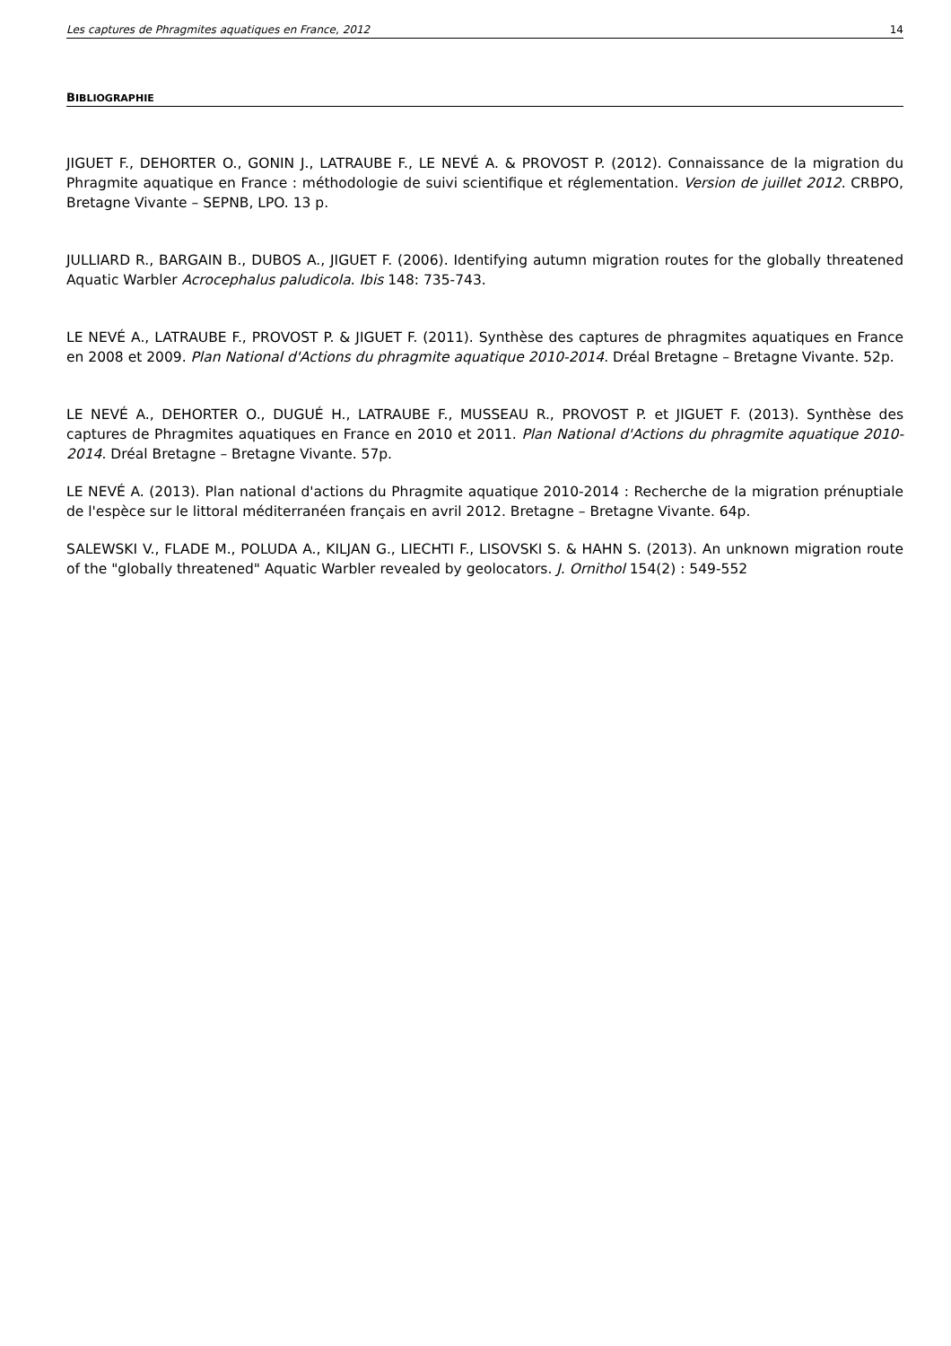Les captures de Phragmites aquatiques en France, 2012 14
BIBLIOGRAPHIE
JIGUET F., DEHORTER O., GONIN J., LATRAUBE F., LE NEVÉ A. & PROVOST P. (2012). Connaissance de la migration du Phragmite aquatique en France : méthodologie de suivi scientifique et réglementation. Version de juillet 2012. CRBPO, Bretagne Vivante – SEPNB, LPO. 13 p.
JULLIARD R., BARGAIN B., DUBOS A., JIGUET F. (2006). Identifying autumn migration routes for the globally threatened Aquatic Warbler Acrocephalus paludicola. Ibis 148: 735-743.
LE NEVÉ A., LATRAUBE F., PROVOST P. & JIGUET F. (2011). Synthèse des captures de phragmites aquatiques en France en 2008 et 2009. Plan National d'Actions du phragmite aquatique 2010-2014. Dréal Bretagne – Bretagne Vivante. 52p.
LE NEVÉ A., DEHORTER O., DUGUÉ H., LATRAUBE F., MUSSEAU R., PROVOST P. et JIGUET F. (2013). Synthèse des captures de Phragmites aquatiques en France en 2010 et 2011. Plan National d'Actions du phragmite aquatique 2010-2014. Dréal Bretagne – Bretagne Vivante. 57p.
LE NEVÉ A. (2013). Plan national d'actions du Phragmite aquatique 2010-2014 : Recherche de la migration prénuptiale de l'espèce sur le littoral méditerranéen français en avril 2012. Bretagne – Bretagne Vivante. 64p.
SALEWSKI V., FLADE M., POLUDA A., KILJAN G., LIECHTI F., LISOVSKI S. & HAHN S. (2013). An unknown migration route of the "globally threatened" Aquatic Warbler revealed by geolocators. J. Ornithol 154(2) : 549-552